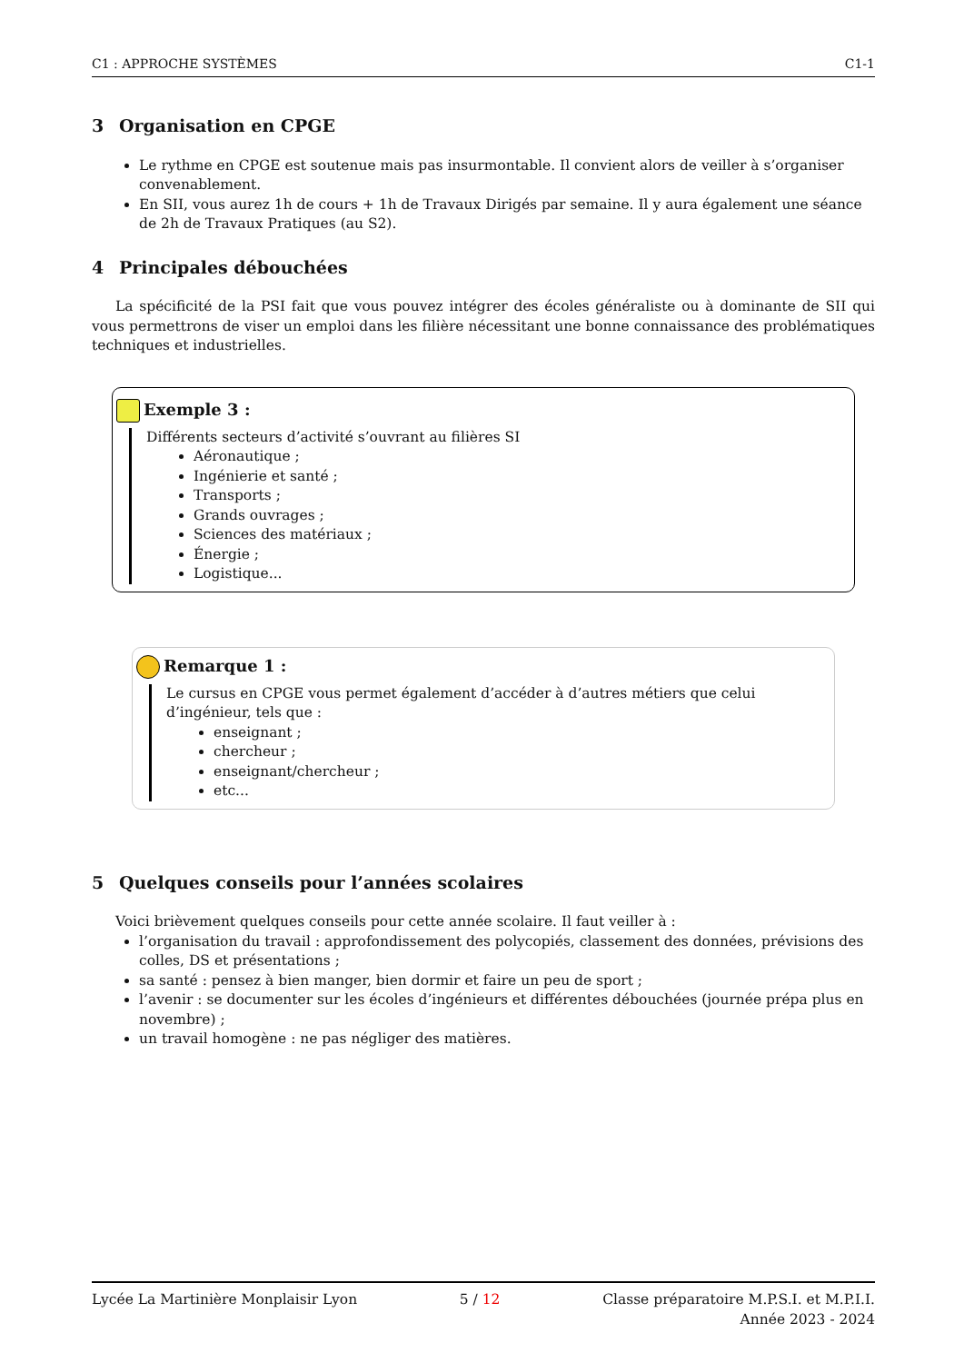C1 : APPROCHE SYSTÈMES C1-1
3 Organisation en CPGE
Le rythme en CPGE est soutenue mais pas insurmontable. Il convient alors de veiller à s’organiser convenablement.
En SII, vous aurez 1h de cours + 1h de Travaux Dirigés par semaine. Il y aura également une séance de 2h de Travaux Pratiques (au S2).
4 Principales débouchées
La spécificité de la PSI fait que vous pouvez intégrer des écoles généraliste ou à dominante de SII qui vous permettrons de viser un emploi dans les filière nécessitant une bonne connaissance des problématiques techniques et industrielles.
Exemple 3 :
Différents secteurs d’activité s’ouvrant au filières SI
Aéronautique ;
Ingénierie et santé ;
Transports ;
Grands ouvrages ;
Sciences des matériaux ;
Énergie ;
Logistique...
Remarque 1 :
Le cursus en CPGE vous permet également d’accéder à d’autres métiers que celui d’ingénieur, tels que :
enseignant ;
chercheur ;
enseignant/chercheur ;
etc...
5 Quelques conseils pour l’années scolaires
Voici brièvement quelques conseils pour cette année scolaire. Il faut veiller à :
l’organisation du travail : approfondissement des polycopiés, classement des données, prévisions des colles, DS et présentations ;
sa santé : pensez à bien manger, bien dormir et faire un peu de sport ;
l’avenir : se documenter sur les écoles d’ingénieurs et différentes débouchées (journée prépa plus en novembre) ;
un travail homogène : ne pas négliger des matières.
Lycée La Martinière Monplaisir Lyon 5 / 12 Classe préparatoire M.P.S.I. et M.P.I.I.
Année 2023 - 2024